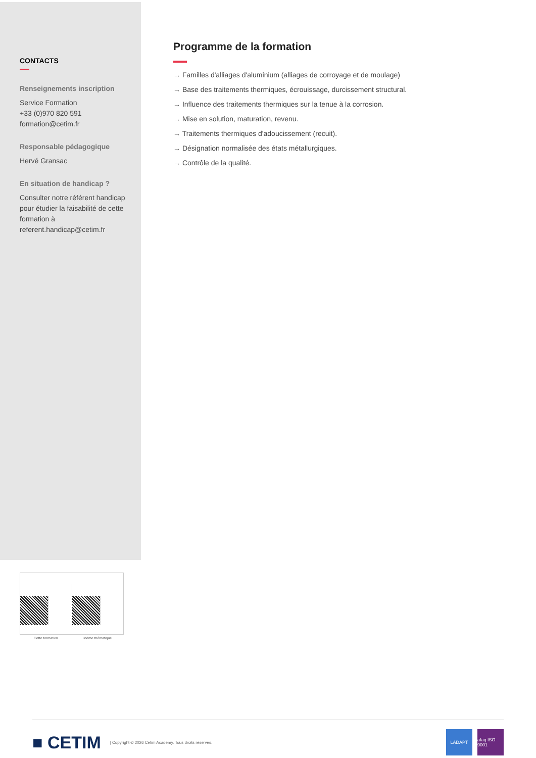CONTACTS
Renseignements inscription
Service Formation
+33 (0)970 820 591
formation@cetim.fr
Responsable pédagogique
Hervé Gransac
En situation de handicap ?
Consulter notre référent handicap pour étudier la faisabilité de cette formation à referent.handicap@cetim.fr
Programme de la formation
→ Familles d'alliages d'aluminium (alliages de corroyage et de moulage)
→ Base des traitements thermiques, écrouissage, durcissement structural.
→ Influence des traitements thermiques sur la tenue à la corrosion.
→ Mise en solution, maturation, revenu.
→ Traitements thermiques d'adoucissement (recuit).
→ Désignation normalisée des états métallurgiques.
→ Contrôle de la qualité.
Cette formation Même thématique
■ CETIM | Copyright © 2026 Cetim Academy. Tous droits réservés.
LADAPT
afaq ISO 9001